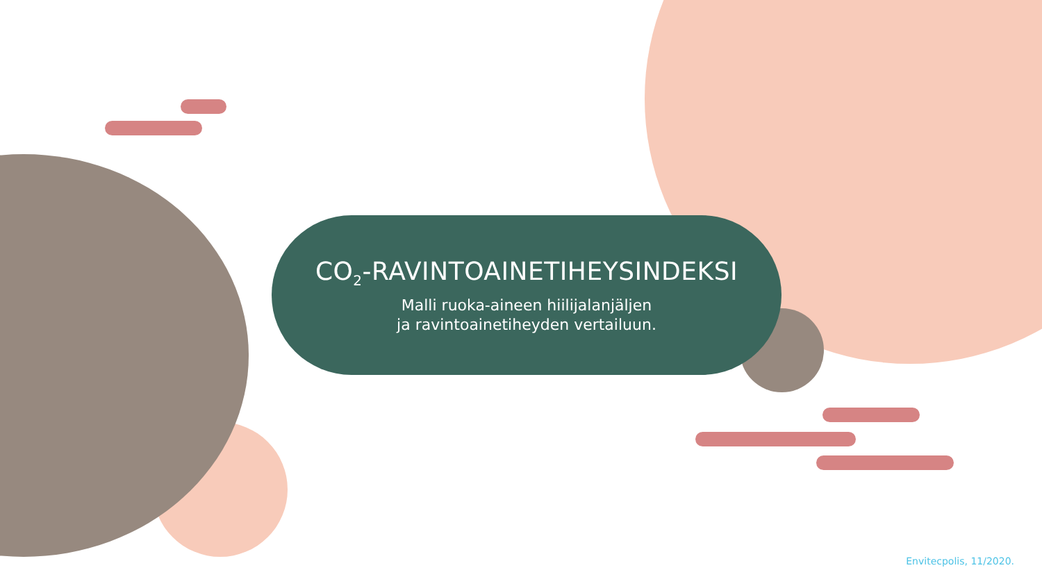CO<sub>2</sub>-RAVINTOAINETIHEYSINDEKSI
Malli ruoka-aineen hiilijalanjäljen
ja ravintoainetiheyden vertailuun.
Envitecpolis, 11/2020.